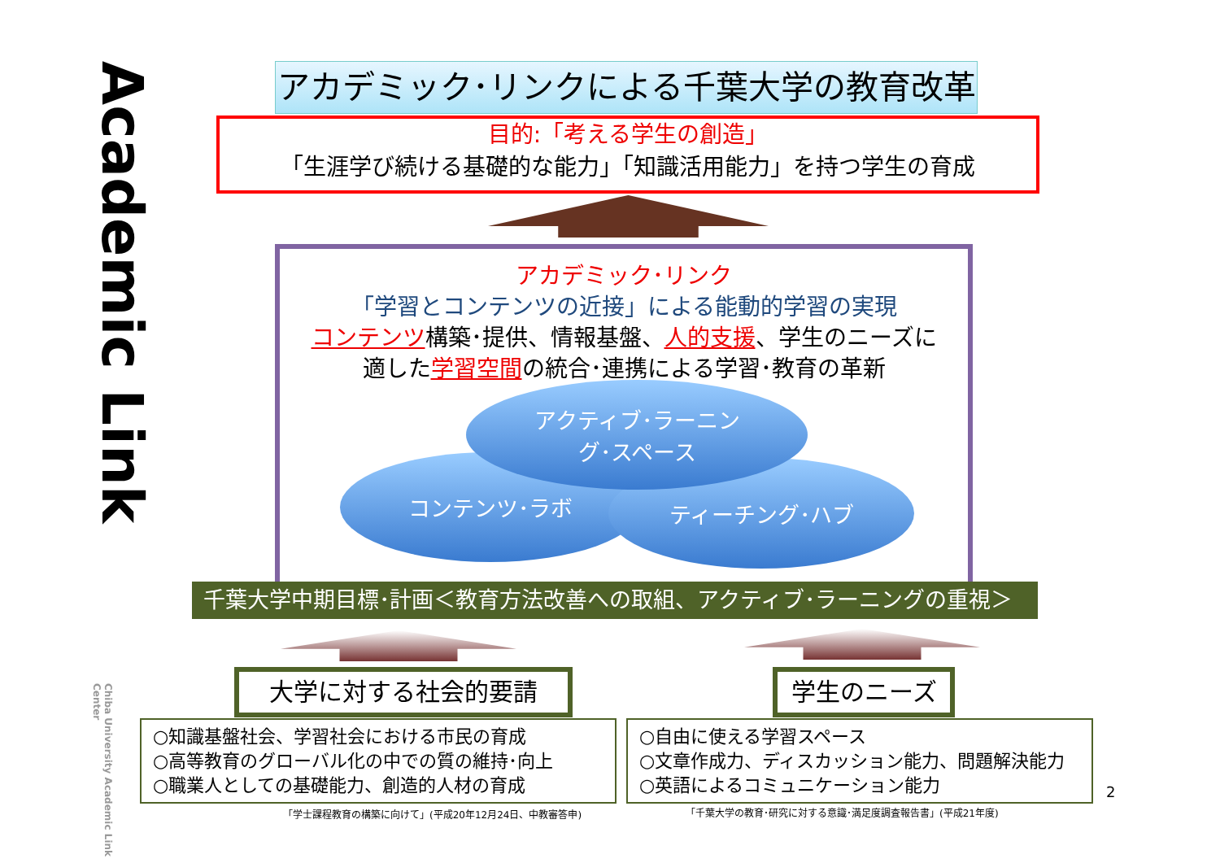Academic Link
Chiba University Academic Link Center
アカデミック･リンクによる千葉大学の教育改革
目的:「考える学生の創造」
「生涯学び続ける基礎的な能力」「知識活用能力」を持つ学生の育成
アカデミック･リンク
「学習とコンテンツの近接」による能動的学習の実現
コンテンツ構築･提供、情報基盤、人的支援、学生のニーズに
適した学習空間の統合･連携による学習･教育の革新
コンテンツ･ラボ ティーチング･ハブ
アクティブ･ラーニン
グ･スペース
千葉大学中期目標･計画＜教育方法改善への取組、アクティブ･ラーニングの重視＞
大学に対する社会的要請 学生のニーズ
○知識基盤社会、学習社会における市民の育成
○高等教育のグローバル化の中での質の維持･向上
○職業人としての基礎能力、創造的人材の育成
○自由に使える学習スペース
○文章作成力、ディスカッション能力、問題解決能力
○英語によるコミュニケーション能力
「学士課程教育の構築に向けて」(平成20年12月24日、中教審答申)
「千葉大学の教育･研究に対する意識･満足度調査報告書」(平成21年度)
2